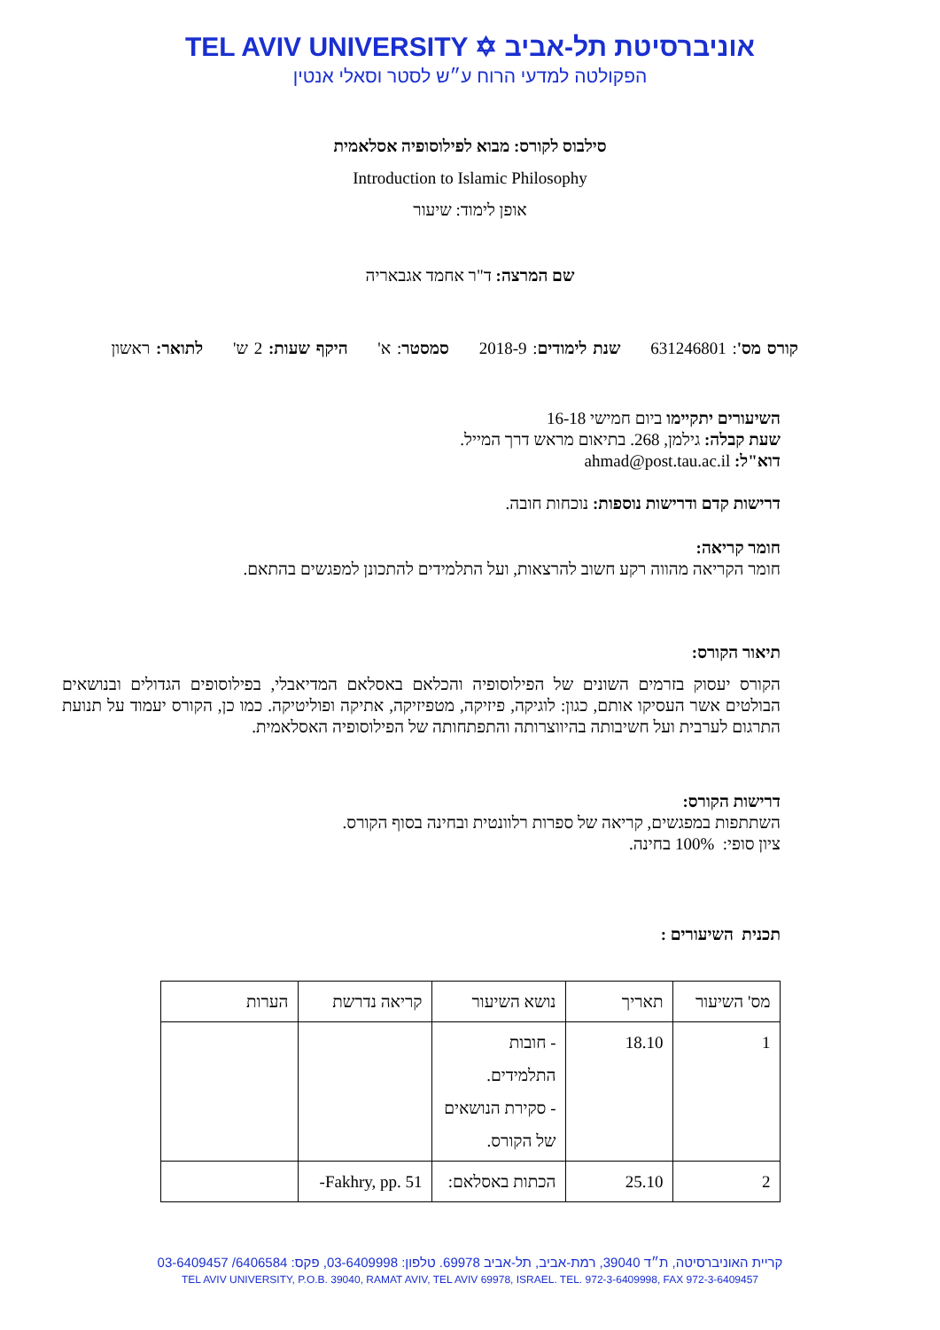TEL AVIV UNIVERSITY ✡ אוניברסיטת תל-אביב
הפקולטה למדעי הרוח ע״ש לסטר וסאלי אנטין
סילבוס לקורס: מבוא לפילוסופיה אסלאמית
Introduction to Islamic Philosophy
אופן לימוד: שיעור
שם המרצה: ד"ר אחמד אגבאריה
קורס מס': 631246801 שנת לימודים: 2018-9 סמסטר: א' היקף שעות: 2 ש' לתואר: ראשון
השיעורים יתקיימו ביום חמישי 16-18
שעת קבלה: גילמן, 268. בתיאום מראש דרך המייל.
דוא"ל: ahmad@post.tau.ac.il
דרישות קדם ודרישות נוספות: נוכחות חובה.
חומר קריאה:
חומר הקריאה מהווה רקע חשוב להרצאות, ועל התלמידים להתכונן למפגשים בהתאם.
תיאור הקורס:
הקורס יעסוק בזרמים השונים של הפילוסופיה והכלאם באסלאם המדיאבלי, בפילוסופים הגדולים ובנושאים הבולטים אשר העסיקו אותם, כגון: לוגיקה, פיזיקה, מטפיזיקה, אתיקה ופוליטיקה. כמו כן, הקורס יעמוד על תנועת התרגום לערבית ועל חשיבותה בהיווצרותה והתפתחותה של הפילוסופיה האסלאמית.
דרישות הקורס:
השתתפות במפגשים, קריאה של ספרות רלוונטית ובחינה בסוף הקורס.
ציון סופי: 100% בחינה.
תכנית השיעורים :
| מס' השיעור | תאריך | נושא השיעור | קריאה נדרשת | הערות |
| --- | --- | --- | --- | --- |
| 1 | 18.10 | - חובות התלמידים. - סקירת הנושאים של הקורס. | | |
| 2 | 25.10 | הכתות באסלאם: | Fakhry, pp. 51- | |
קריית האוניברסיטה, ת״ד 39040, רמת-אביב, תל-אביב 69978. טלפון: 03-6409998, פקס: 6406584/ 03-6409457
TEL AVIV UNIVERSITY, P.O.B. 39040, RAMAT AVIV, TEL AVIV 69978, ISRAEL. TEL. 972-3-6409998, FAX 972-3-6409457